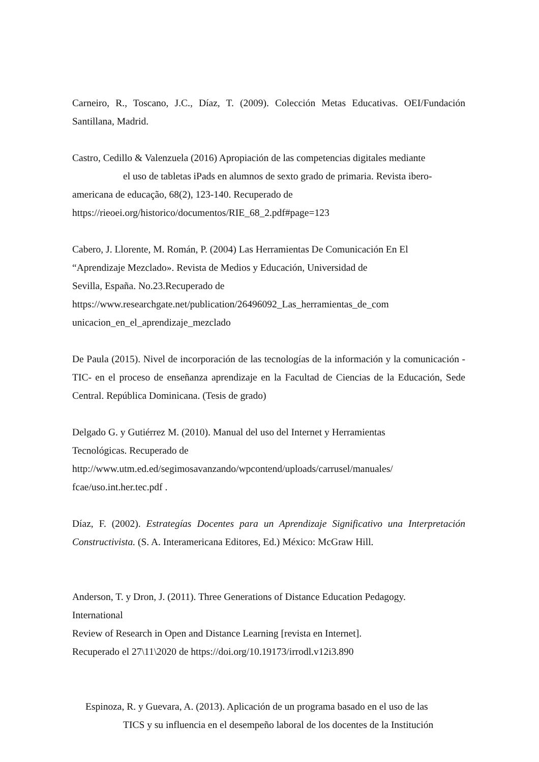Carneiro, R., Toscano, J.C., Díaz, T. (2009). Colección Metas Educativas. OEI/Fundación Santillana, Madrid.
Castro, Cedillo & Valenzuela (2016) Apropiación de las competencias digitales mediante
el uso de tabletas iPads en alumnos de sexto grado de primaria. Revista ibero-
americana de educação, 68(2), 123-140. Recuperado de
https://rieoei.org/historico/documentos/RIE_68_2.pdf#page=123
Cabero, J. Llorente, M. Román, P. (2004) Las Herramientas De Comunicación En El
“Aprendizaje Mezclado». Revista de Medios y Educación, Universidad de
Sevilla, España. No.23.Recuperado de
https://www.researchgate.net/publication/26496092_Las_herramientas_de_com
unicacion_en_el_aprendizaje_mezclado
De Paula (2015). Nivel de incorporación de las tecnologías de la información y la comunicación -TIC- en el proceso de enseñanza aprendizaje en la Facultad de Ciencias de la Educación, Sede Central. República Dominicana. (Tesis de grado)
Delgado G. y Gutiérrez M. (2010). Manual del uso del Internet y Herramientas
Tecnológicas. Recuperado de
http://www.utm.ed.ed/segimosavanzando/wpcontend/uploads/carrusel/manuales/
fcae/uso.int.her.tec.pdf .
Díaz, F. (2002). Estrategías Docentes para un Aprendizaje Significativo una Interpretación Constructivista. (S. A. Interamericana Editores, Ed.) México: McGraw Hill.
Anderson, T. y Dron, J. (2011). Three Generations of Distance Education Pedagogy.
International
Review of Research in Open and Distance Learning [revista en Internet].
Recuperado el 27\11\2020 de https://doi.org/10.19173/irrodl.v12i3.890
Espinoza, R. y Guevara, A. (2013). Aplicación de un programa basado en el uso de las
TICS y su influencia en el desempeño laboral de los docentes de la Institución